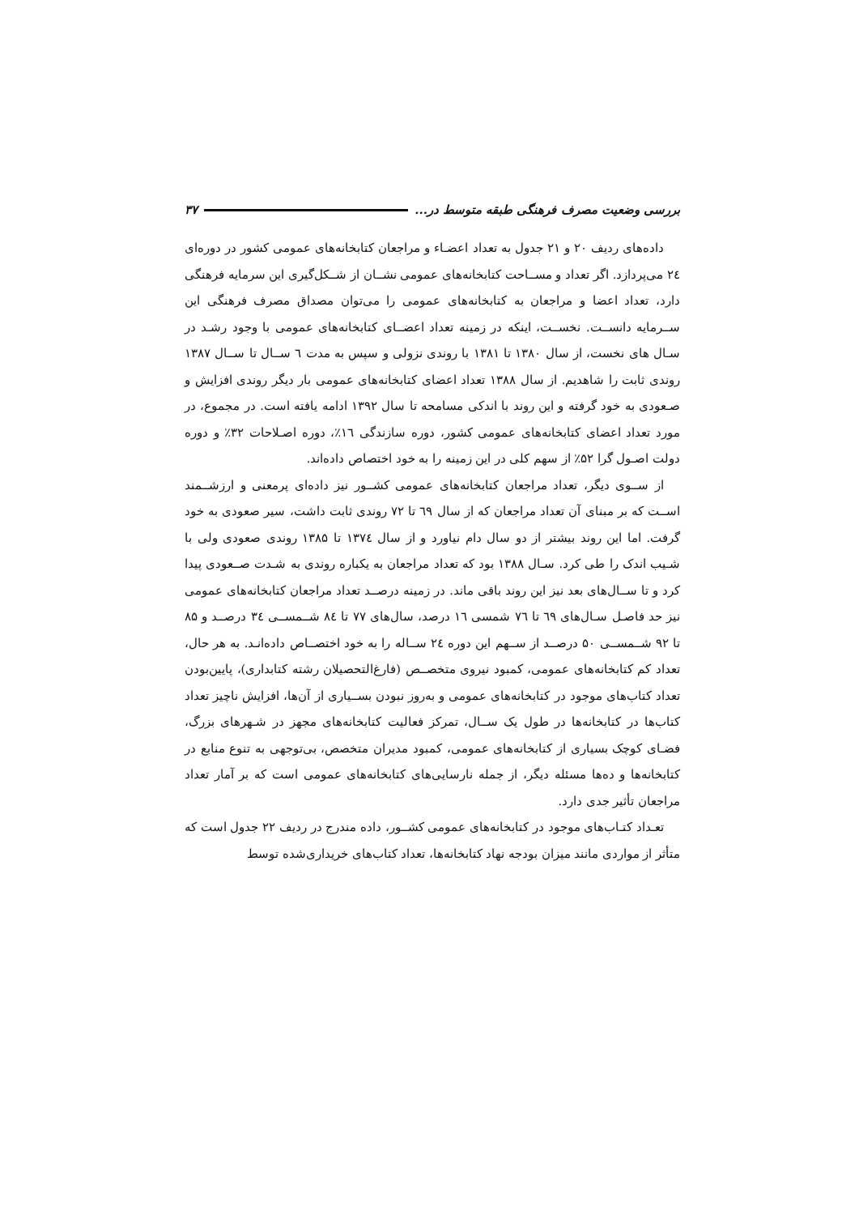بررسی وضعیت مصرف فرهنگی طبقه متوسط در... ۳۷
داده‌های ردیف ۲۰ و ۲۱ جدول به تعداد اعضـاء و مراجعان کتابخانه‌های عمومی کشور در دوره‌ای ۲٤ می‌پردازد. اگر تعداد و مســاحت کتابخانه‌های عمومی نشــان از شــکل‌گیری این سرمایه فرهنگی دارد، تعداد اعضا و مراجعان به کتابخانه‌های عمومی را می‌توان مصداق مصرف فرهنگی این ســرمایه دانســت. نخســت، اینکه در زمینه تعداد اعضــای کتابخانه‌های عمومی با وجود رشـد در سـال های نخست، از سال ۱۳۸۰ تا ۱۳۸۱ با روندی نزولی و سپس به مدت ٦ ســال تا ســال ۱۳۸۷ روندی ثابت را شاهدیم. از سال ۱۳۸۸ تعداد اعضای کتابخانه‌های عمومی بار دیگر روندی افزایش و صـعودی به خود گرفته و این روند با اندکی مسامحه تا سال ۱۳۹۲ ادامه یافته است. در مجموع، در مورد تعداد اعضای کتابخانه‌های عمومی کشور، دوره سازندگی ١٦٪، دوره اصـلاحات ۳۲٪ و دوره دولت اصـول گرا ۵۲٪ از سهم کلی در این زمینه را به خود اختصاص داده‌اند.
از ســوی دیگر، تعداد مراجعان کتابخانه‌های عمومی کشــور نیز داده‌ای پرمعنی و ارزشــمند اســت که بر مبنای آن تعداد مراجعان که از سال ٦٩ تا ۷۲ روندی ثابت داشت، سیر صعودی به خود گرفت. اما این روند بیشتر از دو سال دام نیاورد و از سال ۱۳۷٤ تا ۱۳۸۵ روندی صعودی ولی با شـیب اندک را طی کرد. سـال ۱۳۸۸ بود که تعداد مراجعان به یکباره روندی به شـدت صــعودی پیدا کرد و تا ســال‌های بعد نیز این روند باقی ماند. در زمینه درصــد تعداد مراجعان کتابخانه‌های عمومی نیز حد فاصـل سـال‌های ٦٩ تا ۷٦ شمسی ١٦ درصد، سال‌های ۷۷ تا ۸٤ شــمســی ۳٤ درصــد و ۸۵ تا ۹۲ شــمســی ۵۰ درصــد از ســهم این دوره ۲٤ ســاله را به خود اختصــاص داده‌انـد. به هر حال، تعداد کم کتابخانه‌های عمومی، کمبود نیروی متخصــص (فارغ‌التحصیلان رشته کتابداری)، پایین‌بودن تعداد کتاب‌های موجود در کتابخانه‌های عمومی و به‌روز نبودن بســیاری از آن‌ها، افزایش ناچیز تعداد کتاب‌ها در کتابخانه‌ها در طول یک ســال، تمرکز فعالیت کتابخانه‌های مجهز در شـهرهای بزرگ، فضـای کوچک بسیاری از کتابخانه‌های عمومی، کمبود مدیران متخصص، بی‌توجهی به تنوع منابع در کتابخانه‌ها و ده‌ها مسئله دیگر، از جمله نارسایی‌های کتابخانه‌های عمومی است که بر آمار تعداد مراجعان تأثیر جدی دارد.
تعـداد کتـاب‌های موجود در کتابخانه‌های عمومی کشــور، داده مندرج در ردیف ۲۲ جدول است که متأثر از مواردی مانند میزان بودجه نهاد کتابخانه‌ها، تعداد کتاب‌های خریداری‌شده توسط